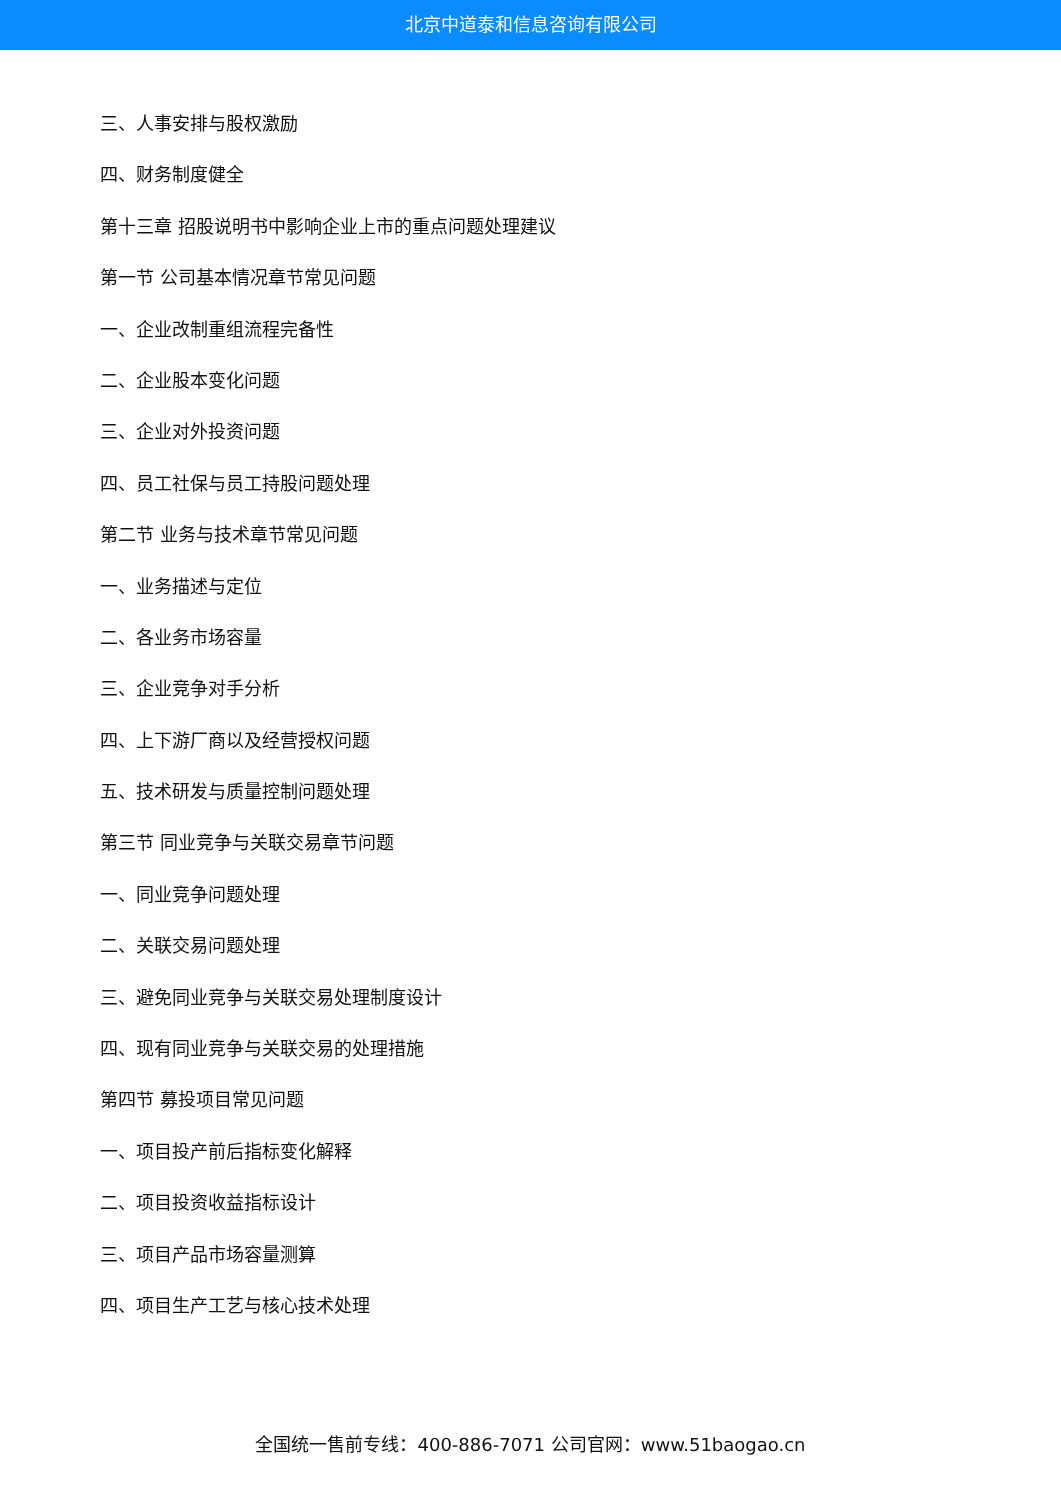北京中道泰和信息咨询有限公司
三、人事安排与股权激励
四、财务制度健全
第十三章 招股说明书中影响企业上市的重点问题处理建议
第一节 公司基本情况章节常见问题
一、企业改制重组流程完备性
二、企业股本变化问题
三、企业对外投资问题
四、员工社保与员工持股问题处理
第二节 业务与技术章节常见问题
一、业务描述与定位
二、各业务市场容量
三、企业竞争对手分析
四、上下游厂商以及经营授权问题
五、技术研发与质量控制问题处理
第三节 同业竞争与关联交易章节问题
一、同业竞争问题处理
二、关联交易问题处理
三、避免同业竞争与关联交易处理制度设计
四、现有同业竞争与关联交易的处理措施
第四节 募投项目常见问题
一、项目投产前后指标变化解释
二、项目投资收益指标设计
三、项目产品市场容量测算
四、项目生产工艺与核心技术处理
全国统一售前专线：400-886-7071 公司官网：www.51baogao.cn